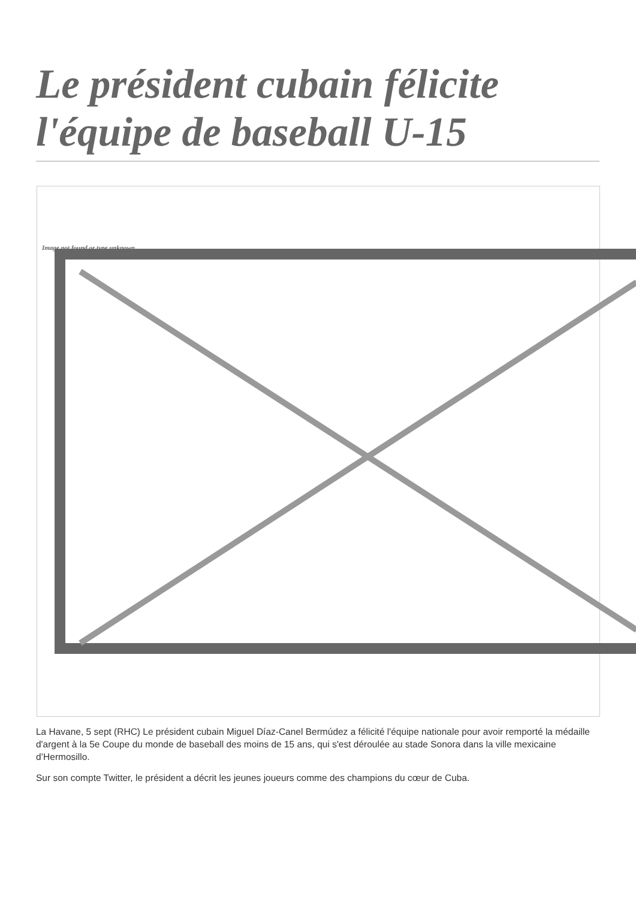Le président cubain félicite l'équipe de baseball U-15
Image not found or type unknown
La Havane, 5 sept (RHC) Le président cubain Miguel Díaz-Canel Bermúdez a félicité l'équipe nationale pour avoir remporté la médaille d'argent à la 5e Coupe du monde de baseball des moins de 15 ans, qui s'est déroulée au stade Sonora dans la ville mexicaine d’Hermosillo.
Sur son compte Twitter, le président a décrit les jeunes joueurs comme des champions du cœur de Cuba.